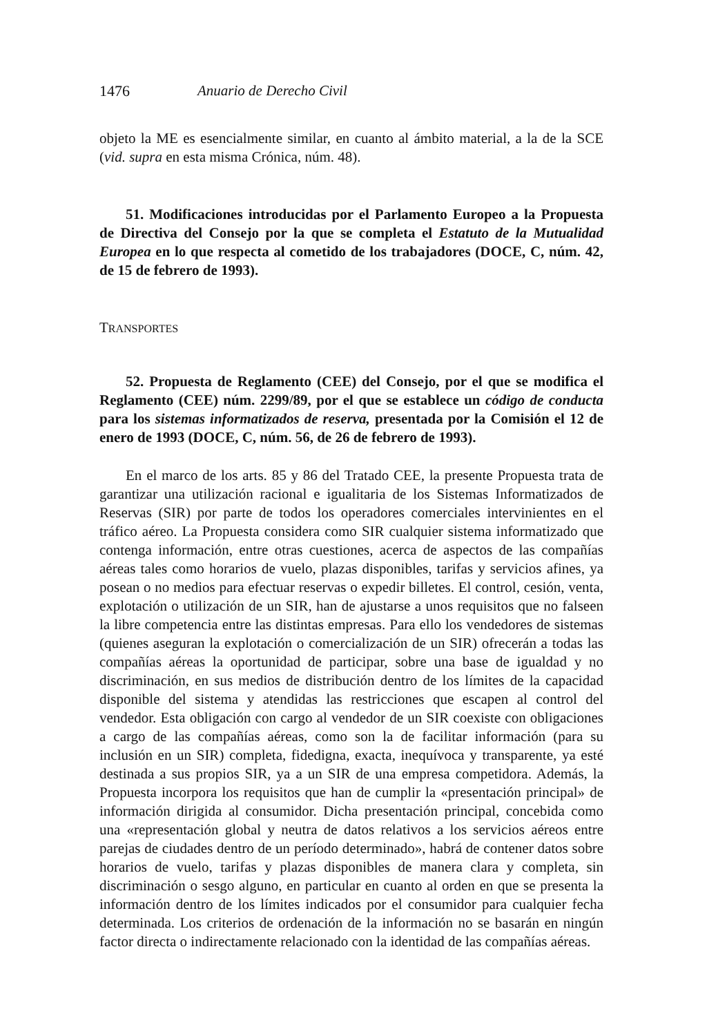1476 Anuario de Derecho Civil
objeto la ME es esencialmente similar, en cuanto al ámbito material, a la de la SCE (vid. supra en esta misma Crónica, núm. 48).
51. Modificaciones introducidas por el Parlamento Europeo a la Propuesta de Directiva del Consejo por la que se completa el Estatuto de la Mutualidad Europea en lo que respecta al cometido de los trabajadores (DOCE, C, núm. 42, de 15 de febrero de 1993).
TRANSPORTES
52. Propuesta de Reglamento (CEE) del Consejo, por el que se modifica el Reglamento (CEE) núm. 2299/89, por el que se establece un código de conducta para los sistemas informatizados de reserva, presentada por la Comisión el 12 de enero de 1993 (DOCE, C, núm. 56, de 26 de febrero de 1993).
En el marco de los arts. 85 y 86 del Tratado CEE, la presente Propuesta trata de garantizar una utilización racional e igualitaria de los Sistemas Informatizados de Reservas (SIR) por parte de todos los operadores comerciales intervinientes en el tráfico aéreo. La Propuesta considera como SIR cualquier sistema informatizado que contenga información, entre otras cuestiones, acerca de aspectos de las compañías aéreas tales como horarios de vuelo, plazas disponibles, tarifas y servicios afines, ya posean o no medios para efectuar reservas o expedir billetes. El control, cesión, venta, explotación o utilización de un SIR, han de ajustarse a unos requisitos que no falseen la libre competencia entre las distintas empresas. Para ello los vendedores de sistemas (quienes aseguran la explotación o comercialización de un SIR) ofrecerán a todas las compañías aéreas la oportunidad de participar, sobre una base de igualdad y no discriminación, en sus medios de distribución dentro de los límites de la capacidad disponible del sistema y atendidas las restricciones que escapen al control del vendedor. Esta obligación con cargo al vendedor de un SIR coexiste con obligaciones a cargo de las compañías aéreas, como son la de facilitar información (para su inclusión en un SIR) completa, fidedigna, exacta, inequívoca y transparente, ya esté destinada a sus propios SIR, ya a un SIR de una empresa competidora. Además, la Propuesta incorpora los requisitos que han de cumplir la «presentación principal» de información dirigida al consumidor. Dicha presentación principal, concebida como una «representación global y neutra de datos relativos a los servicios aéreos entre parejas de ciudades dentro de un período determinado», habrá de contener datos sobre horarios de vuelo, tarifas y plazas disponibles de manera clara y completa, sin discriminación o sesgo alguno, en particular en cuanto al orden en que se presenta la información dentro de los límites indicados por el consumidor para cualquier fecha determinada. Los criterios de ordenación de la información no se basarán en ningún factor directa o indirectamente relacionado con la identidad de las compañías aéreas.